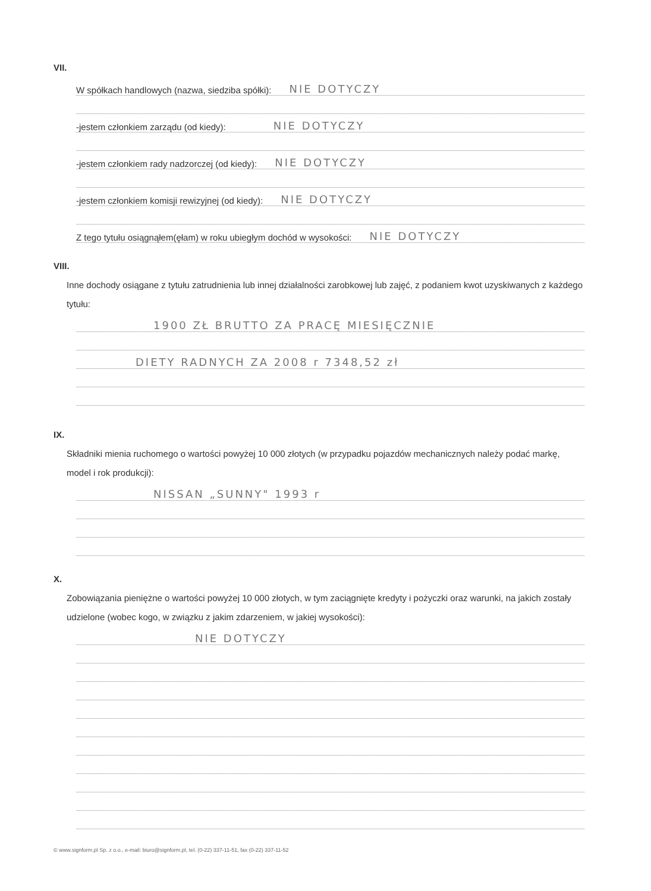VII.
W spółkach handlowych (nazwa, siedziba spółki): NIE DOTYCZY
-jestem członkiem zarządu (od kiedy): NIE DOTYCZY
-jestem członkiem rady nadzorczej (od kiedy): NIE DOTYCZY
-jestem członkiem komisji rewizyjnej (od kiedy): NIE DOTYCZY
Z tego tytułu osiągnąłem(ęłam) w roku ubiegłym dochód w wysokości: NIE DOTYCZY
VIII.
Inne dochody osiągane z tytułu zatrudnienia lub innej działalności zarobkowej lub zajęć, z podaniem kwot uzyskiwanych z każdego tytułu:
1900 ZŁ BRUTTO ZA PRACĘ MIESIĘCZNIE
DIETY RADNYCH ZA 2008 r 7348,52 zł
IX.
Składniki mienia ruchomego o wartości powyżej 10 000 złotych (w przypadku pojazdów mechanicznych należy podać markę, model i rok produkcji):
NISSAN „SUNNY" 1993 r
X.
Zobowiązania pieniężne o wartości powyżej 10 000 złotych, w tym zaciągnięte kredyty i pożyczki oraz warunki, na jakich zostały udzielone (wobec kogo, w związku z jakim zdarzeniem, w jakiej wysokości):
NIE DOTYCZY
© www.signform.pl Sp. z o.o., e-mail: biuro@signform.pl, tel. (0-22) 337-11-51, fax (0-22) 337-11-52